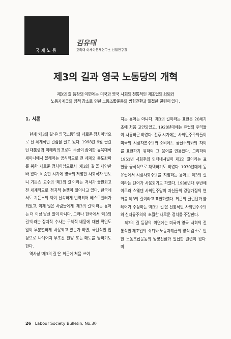국제노동
김유태
고려대 아세아문제연구소 선임연구원
제3의 길과 영국 노동당의 개혁
제3의 길 등장의 이면에는 미국과 영국 사회의 전통적인 제조업의 쇠퇴와
노동자계급의 양적 감소로 인한 노동조합운동의 방향전환과 밀접한 관련이 있다.
1. 서론
현재 '제3의 길'은 영국노동당의 새로운 정치이념으로 전 세계적인 관심을 끌고 있다. 1998년 9월 클린턴 대통령과 이태리의 프로디 수상이 참여한 뉴욕대학 세미나에서 블레어는 공식적으로 전 세계의 중도좌파를 위한 새로운 정치이념으로서 '제3의 길'을 제안한 바 있다. 비슷한 시기에 영국의 저명한 사회학자 안토니 기든스 교수의 '제3의 길'이라는 저서가 출판되고 전 세계적으로 정치적 논쟁이 일어나고 있다. 한국에서도 기든스의 책이 신속하게 번역되어 베스트셀러가 되었고, 이제 많은 사람들에게 '제3의 길'이라는 용어는 더 이상 낯선 말이 아니다. 그러나 한국에서 '제3의 길'이라는 정치적 수사는 구체적 내용에 대한 확인도 없이 무분별하게 사용되고 있는가 하면, 극단적인 입장으로 나뉘어져 무조건 찬양 또는 매도를 당하기도 한다.
역사상 '제3의 길'은 최근에 처음 쓰여
지는 용어는 아니다. 제3의 길이라는 표현은 20세기초에 처음 고안되었고, 1920년대에는 유럽의 우익들이 사용하곤 하였다. 전후 시기에는 사회민주주의들이 미국의 시장자본주의와 소비에트 공산주의와의 차이를 표현하기 위하여 그 용어를 인용했다. 그리하여 1951년 사회주의 인터내셔널이 제3의 길이라는 표현을 공식적으로 채택하기도 하였다. 1970년대에 동유럽에서 시장사회주의를 지칭하는 용어로 제3의 길이라는 단어가 사용되기도 하였다. 1980년대 후반에 이르러 스웨덴 사회민주당이 자신들의 강령개정의 변화를 제3의 길이라고 표현하였다. 최근의 클린턴과 블레어가 주장하는 '제3의 길'은 전통적인 사회민주주의와 신자유주의의 초월한 새로운 정치를 주장한다.
제3의 길 등장의 이면에는 미국과 영국 사회의 전통적인 제조업의 쇠퇴와 노동자계급의 양적 감소로 인한 노동조합운동의 방향전환과 밀접한 관련이 있다. 미
26 Labour Society Bulletin, No.30